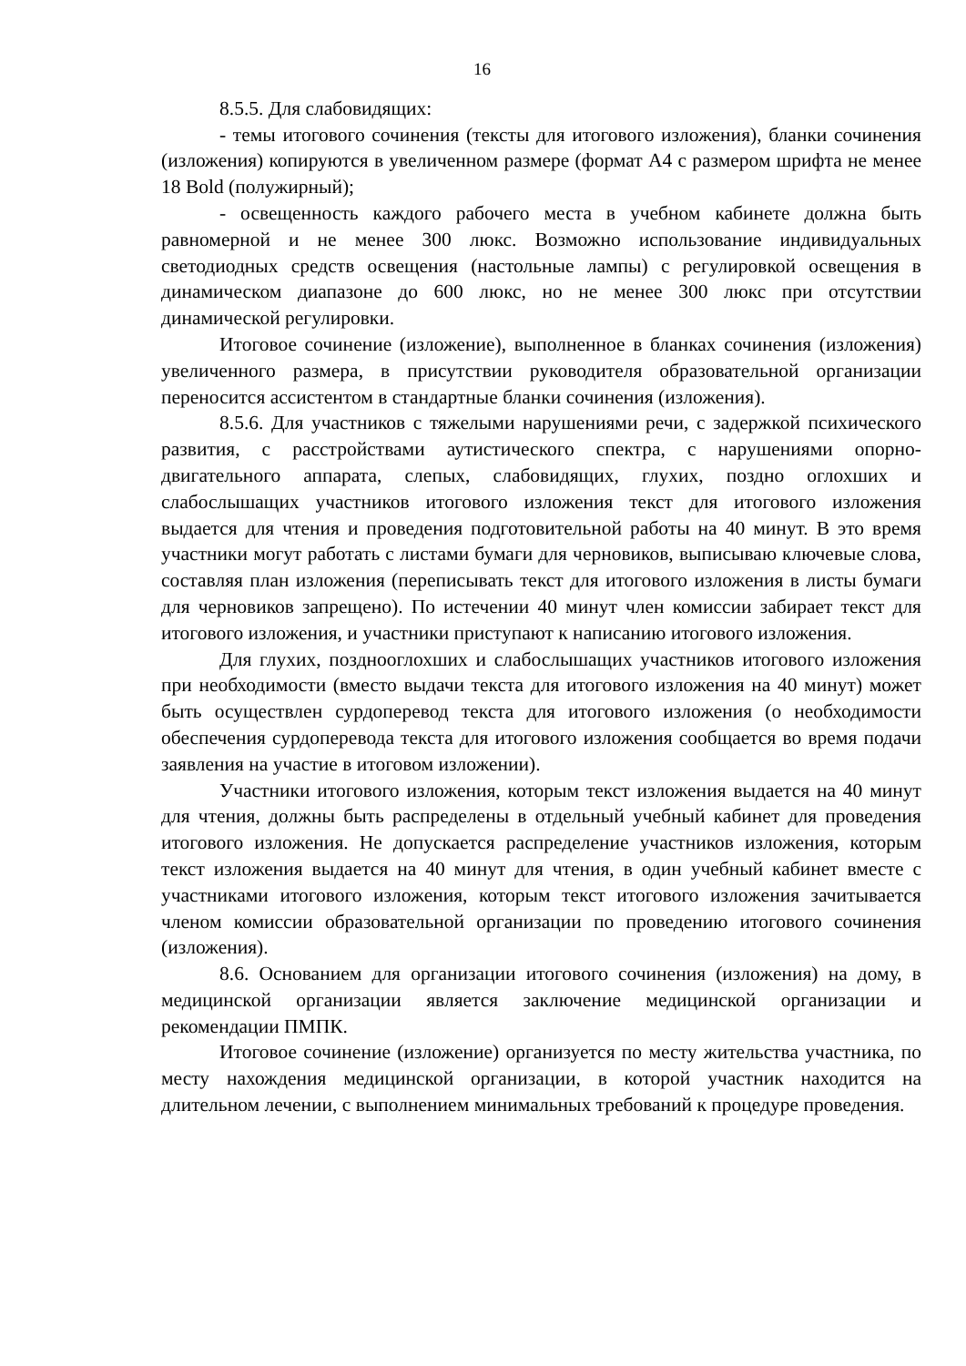16
8.5.5. Для слабовидящих:
- темы итогового сочинения (тексты для итогового изложения), бланки сочинения (изложения) копируются в увеличенном размере (формат А4 с размером шрифта не менее 18 Bold (полужирный);
- освещенность каждого рабочего места в учебном кабинете должна быть равномерной и не менее 300 люкс. Возможно использование индивидуальных светодиодных средств освещения (настольные лампы) с регулировкой освещения в динамическом диапазоне до 600 люкс, но не менее 300 люкс при отсутствии динамической регулировки.
Итоговое сочинение (изложение), выполненное в бланках сочинения (изложения) увеличенного размера, в присутствии руководителя образовательной организации переносится ассистентом в стандартные бланки сочинения (изложения).
8.5.6. Для участников с тяжелыми нарушениями речи, с задержкой психического развития, с расстройствами аутистического спектра, с нарушениями опорно-двигательного аппарата, слепых, слабовидящих, глухих, поздно оглохших и слабослышащих участников итогового изложения текст для итогового изложения выдается для чтения и проведения подготовительной работы на 40 минут. В это время участники могут работать с листами бумаги для черновиков, выписываю ключевые слова, составляя план изложения (переписывать текст для итогового изложения в листы бумаги для черновиков запрещено). По истечении 40 минут член комиссии забирает текст для итогового изложения, и участники приступают к написанию итогового изложения.
Для глухих, позднооглохших и слабослышащих участников итогового изложения при необходимости (вместо выдачи текста для итогового изложения на 40 минут) может быть осуществлен сурдоперевод текста для итогового изложения (о необходимости обеспечения сурдоперевода текста для итогового изложения сообщается во время подачи заявления на участие в итоговом изложении).
Участники итогового изложения, которым текст изложения выдается на 40 минут для чтения, должны быть распределены в отдельный учебный кабинет для проведения итогового изложения. Не допускается распределение участников изложения, которым текст изложения выдается на 40 минут для чтения, в один учебный кабинет вместе с участниками итогового изложения, которым текст итогового изложения зачитывается членом комиссии образовательной организации по проведению итогового сочинения (изложения).
8.6. Основанием для организации итогового сочинения (изложения) на дому, в медицинской организации является заключение медицинской организации и рекомендации ПМПК.
Итоговое сочинение (изложение) организуется по месту жительства участника, по месту нахождения медицинской организации, в которой участник находится на длительном лечении, с выполнением минимальных требований к процедуре проведения.